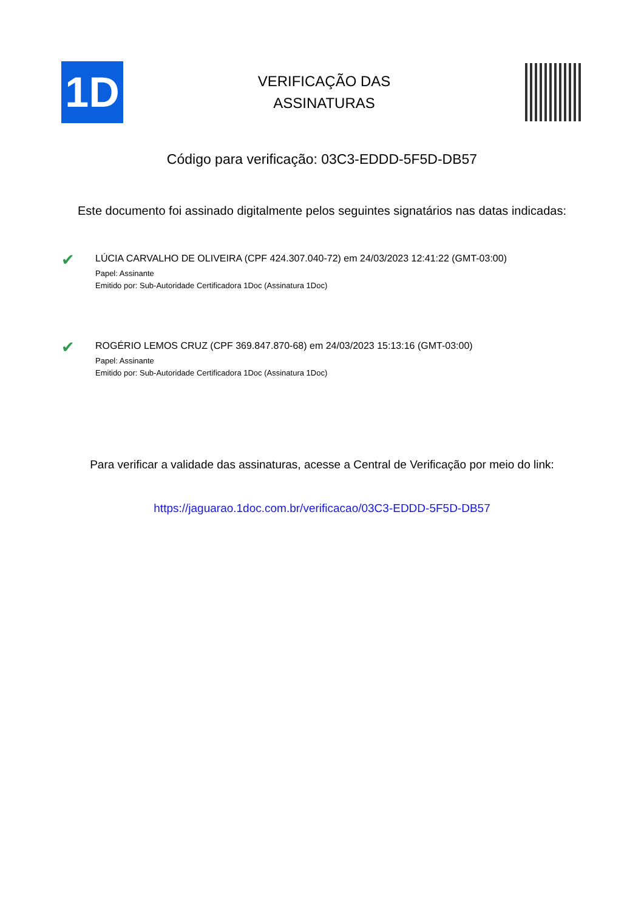1D
VERIFICAÇÃO DAS
ASSINATURAS
Código para verificação: 03C3-EDDD-5F5D-DB57
Este documento foi assinado digitalmente pelos seguintes signatários nas datas indicadas:
✔
LÚCIA CARVALHO DE OLIVEIRA (CPF 424.307.040-72) em 24/03/2023 12:41:22 (GMT-03:00)
Papel: Assinante
Emitido por: Sub-Autoridade Certificadora 1Doc (Assinatura 1Doc)
✔
ROGÉRIO LEMOS CRUZ (CPF 369.847.870-68) em 24/03/2023 15:13:16 (GMT-03:00)
Papel: Assinante
Emitido por: Sub-Autoridade Certificadora 1Doc (Assinatura 1Doc)
Para verificar a validade das assinaturas, acesse a Central de Verificação por meio do link:
https://jaguarao.1doc.com.br/verificacao/03C3-EDDD-5F5D-DB57